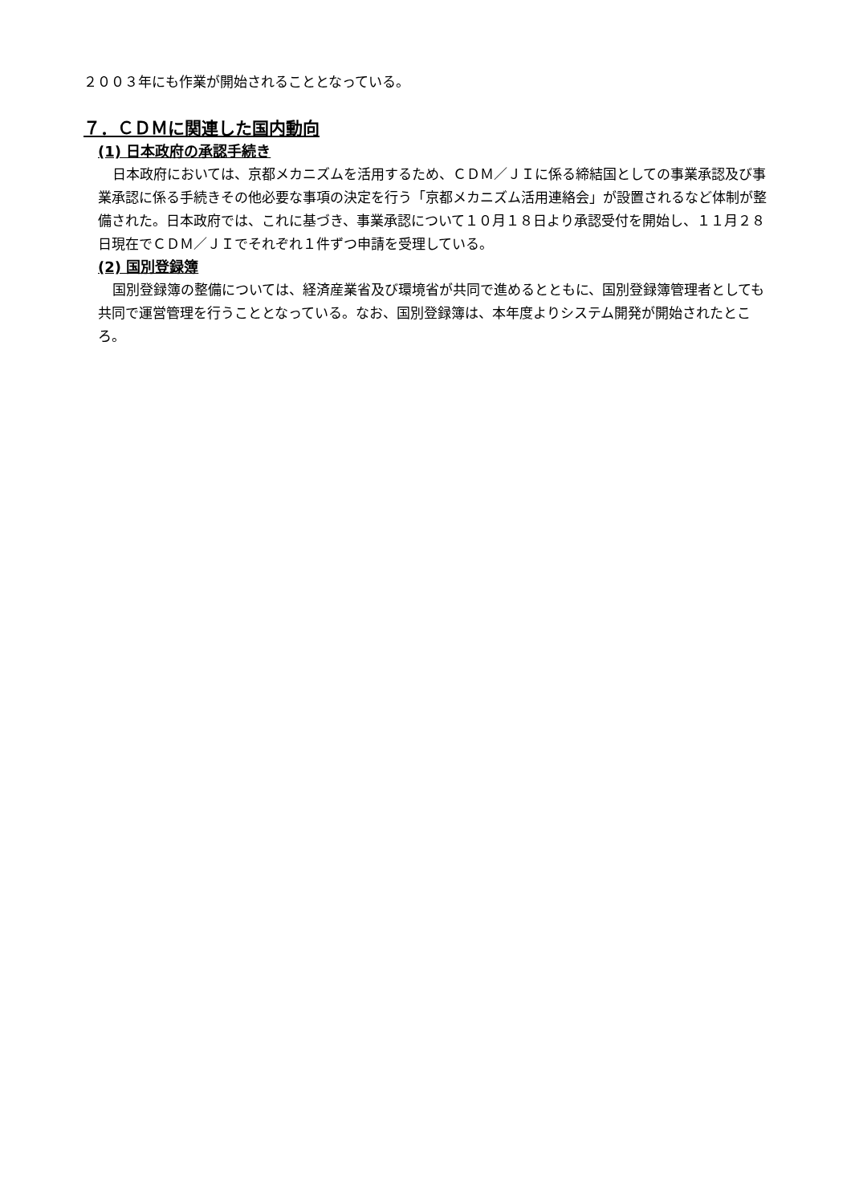２００３年にも作業が開始されることとなっている。
７．ＣＤＭに関連した国内動向
(1) 日本政府の承認手続き
日本政府においては、京都メカニズムを活用するため、ＣＤＭ／ＪＩに係る締結国としての事業承認及び事業承認に係る手続きその他必要な事項の決定を行う「京都メカニズム活用連絡会」が設置されるなど体制が整備された。日本政府では、これに基づき、事業承認について１０月１８日より承認受付を開始し、１１月２８日現在でＣＤＭ／ＪＩでそれぞれ１件ずつ申請を受理している。
(2) 国別登録簿
国別登録簿の整備については、経済産業省及び環境省が共同で進めるとともに、国別登録簿管理者としても共同で運営管理を行うこととなっている。なお、国別登録簿は、本年度よりシステム開発が開始されたところ。